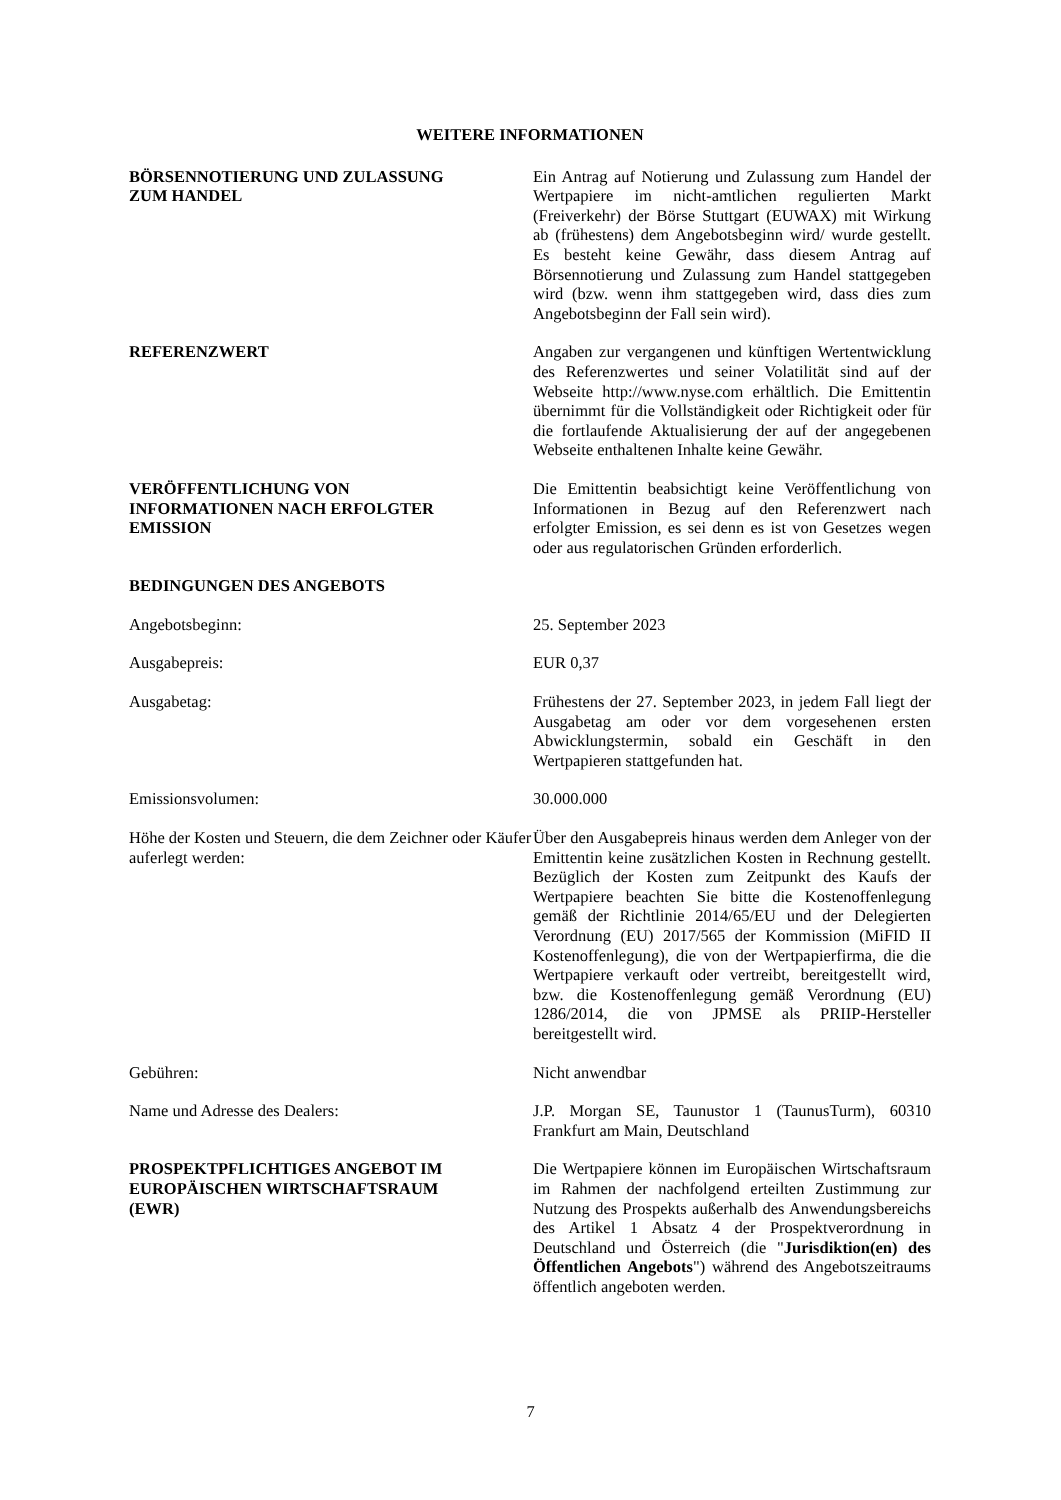WEITERE INFORMATIONEN
BÖRSENNOTIERUNG UND ZULASSUNG
ZUM HANDEL
Ein Antrag auf Notierung und Zulassung zum Handel der Wertpapiere im nicht-amtlichen regulierten Markt (Freiverkehr) der Börse Stuttgart (EUWAX) mit Wirkung ab (frühestens) dem Angebotsbeginn wird/ wurde gestellt. Es besteht keine Gewähr, dass diesem Antrag auf Börsennotierung und Zulassung zum Handel stattgegeben wird (bzw. wenn ihm stattgegeben wird, dass dies zum Angebotsbeginn der Fall sein wird).
REFERENZWERT Angaben zur vergangenen und künftigen Wertentwicklung des Referenzwertes und seiner Volatilität sind auf der Webseite http://www.nyse.com erhältlich. Die Emittentin übernimmt für die Vollständigkeit oder Richtigkeit oder für die fortlaufende Aktualisierung der auf der angegebenen Webseite enthaltenen Inhalte keine Gewähr.
VERÖFFENTLICHUNG VON
INFORMATIONEN NACH ERFOLGTER
EMISSION
Die Emittentin beabsichtigt keine Veröffentlichung von Informationen in Bezug auf den Referenzwert nach erfolgter Emission, es sei denn es ist von Gesetzes wegen oder aus regulatorischen Gründen erforderlich.
BEDINGUNGEN DES ANGEBOTS
Angebotsbeginn: 25. September 2023
Ausgabepreis: EUR 0,37
Ausgabetag: Frühestens der 27. September 2023, in jedem Fall liegt der Ausgabetag am oder vor dem vorgesehenen ersten Abwicklungstermin, sobald ein Geschäft in den Wertpapieren stattgefunden hat.
Emissionsvolumen: 30.000.000
Höhe der Kosten und Steuern, die dem Zeichner oder Käufer auferlegt werden:
Über den Ausgabepreis hinaus werden dem Anleger von der Emittentin keine zusätzlichen Kosten in Rechnung gestellt. Bezüglich der Kosten zum Zeitpunkt des Kaufs der Wertpapiere beachten Sie bitte die Kostenoffenlegung gemäß der Richtlinie 2014/65/EU und der Delegierten Verordnung (EU) 2017/565 der Kommission (MiFID II Kostenoffenlegung), die von der Wertpapierfirma, die die Wertpapiere verkauft oder vertreibt, bereitgestellt wird, bzw. die Kostenoffenlegung gemäß Verordnung (EU) 1286/2014, die von JPMSE als PRIIP-Hersteller bereitgestellt wird.
Gebühren: Nicht anwendbar
Name und Adresse des Dealers: J.P. Morgan SE, Taunustor 1 (TaunusTurm), 60310 Frankfurt am Main, Deutschland
PROSPEKTPFLICHTIGES ANGEBOT IM
EUROPÄISCHEN WIRTSCHAFTSRAUM
(EWR)
Die Wertpapiere können im Europäischen Wirtschaftsraum im Rahmen der nachfolgend erteilten Zustimmung zur Nutzung des Prospekts außerhalb des Anwendungsbereichs des Artikel 1 Absatz 4 der Prospektverordnung in Deutschland und Österreich (die "Jurisdiktion(en) des Öffentlichen Angebots") während des Angebotszeitraums öffentlich angeboten werden.
7